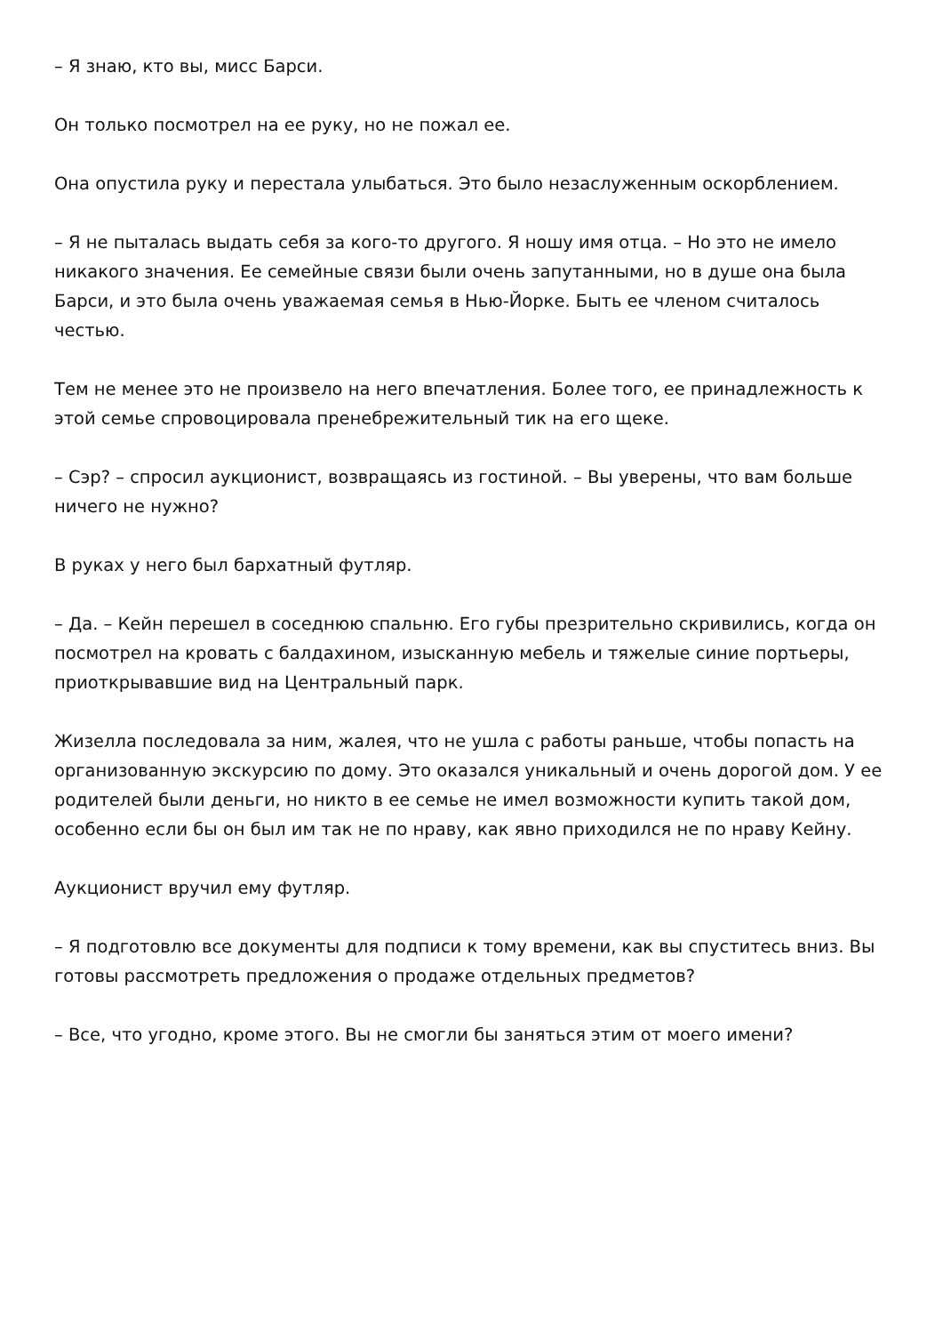– Я знаю, кто вы, мисс Барси.
Он только посмотрел на ее руку, но не пожал ее.
Она опустила руку и перестала улыбаться. Это было незаслуженным оскорблением.
– Я не пыталась выдать себя за кого-то другого. Я ношу имя отца. – Но это не имело никакого значения. Ее семейные связи были очень запутанными, но в душе она была Барси, и это была очень уважаемая семья в Нью-Йорке. Быть ее членом считалось честью.
Тем не менее это не произвело на него впечатления. Более того, ее принадлежность к этой семье спровоцировала пренебрежительный тик на его щеке.
– Сэр? – спросил аукционист, возвращаясь из гостиной. – Вы уверены, что вам больше ничего не нужно?
В руках у него был бархатный футляр.
– Да. – Кейн перешел в соседнюю спальню. Его губы презрительно скривились, когда он посмотрел на кровать с балдахином, изысканную мебель и тяжелые синие портьеры, приоткрывавшие вид на Центральный парк.
Жизелла последовала за ним, жалея, что не ушла с работы раньше, чтобы попасть на организованную экскурсию по дому. Это оказался уникальный и очень дорогой дом. У ее родителей были деньги, но никто в ее семье не имел возможности купить такой дом, особенно если бы он был им так не по нраву, как явно приходился не по нраву Кейну.
Аукционист вручил ему футляр.
– Я подготовлю все документы для подписи к тому времени, как вы спуститесь вниз. Вы готовы рассмотреть предложения о продаже отдельных предметов?
– Все, что угодно, кроме этого. Вы не смогли бы заняться этим от моего имени?